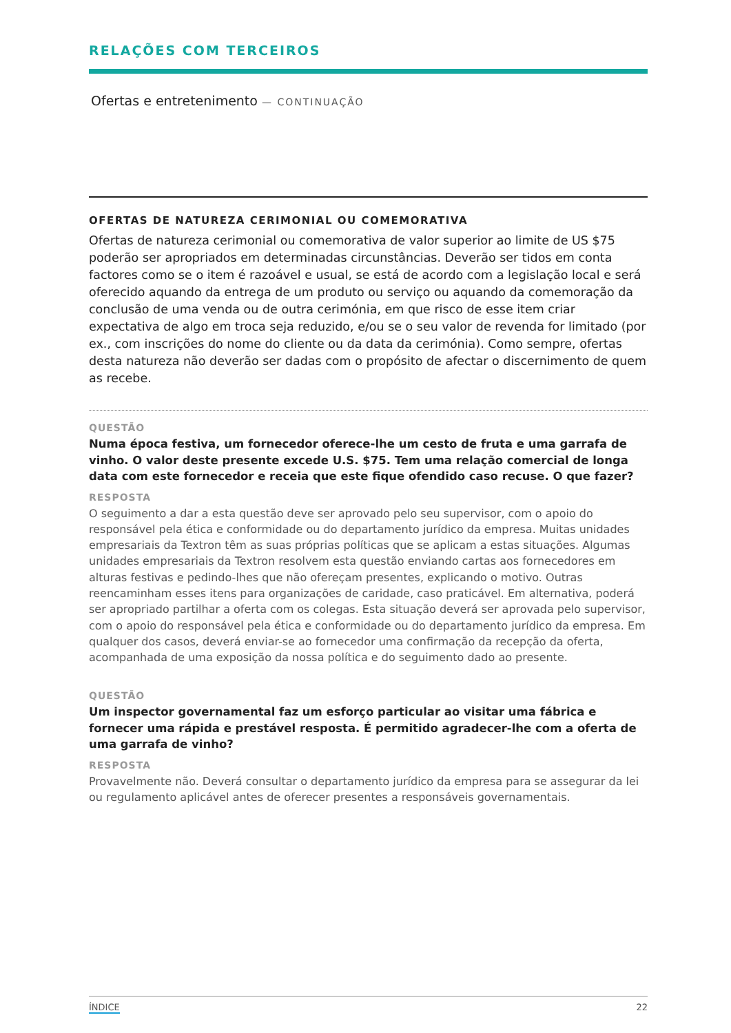RELAÇÕES COM TERCEIROS
Ofertas e entretenimento — CONTINUAÇÃO
OFERTAS DE NATUREZA CERIMONIAL OU COMEMORATIVA
Ofertas de natureza cerimonial ou comemorativa de valor superior ao limite de US $75 poderão ser apropriados em determinadas circunstâncias. Deverão ser tidos em conta factores como se o item é razoável e usual, se está de acordo com a legislação local e será oferecido aquando da entrega de um produto ou serviço ou aquando da comemoração da conclusão de uma venda ou de outra cerimónia, em que risco de esse item criar expectativa de algo em troca seja reduzido, e/ou se o seu valor de revenda for limitado (por ex., com inscrições do nome do cliente ou da data da cerimónia). Como sempre, ofertas desta natureza não deverão ser dadas com o propósito de afectar o discernimento de quem as recebe.
QUESTÃO
Numa época festiva, um fornecedor oferece-lhe um cesto de fruta e uma garrafa de vinho. O valor deste presente excede U.S. $75. Tem uma relação comercial de longa data com este fornecedor e receia que este fique ofendido caso recuse. O que fazer?
RESPOSTA
O seguimento a dar a esta questão deve ser aprovado pelo seu supervisor, com o apoio do responsável pela ética e conformidade ou do departamento jurídico da empresa. Muitas unidades empresariais da Textron têm as suas próprias políticas que se aplicam a estas situações. Algumas unidades empresariais da Textron resolvem esta questão enviando cartas aos fornecedores em alturas festivas e pedindo-lhes que não ofereçam presentes, explicando o motivo. Outras reencaminham esses itens para organizações de caridade, caso praticável. Em alternativa, poderá ser apropriado partilhar a oferta com os colegas. Esta situação deverá ser aprovada pelo supervisor, com o apoio do responsável pela ética e conformidade ou do departamento jurídico da empresa. Em qualquer dos casos, deverá enviar-se ao fornecedor uma confirmação da recepção da oferta, acompanhada de uma exposição da nossa política e do seguimento dado ao presente.
QUESTÃO
Um inspector governamental faz um esforço particular ao visitar uma fábrica e fornecer uma rápida e prestável resposta. É permitido agradecer-lhe com a oferta de uma garrafa de vinho?
RESPOSTA
Provavelmente não. Deverá consultar o departamento jurídico da empresa para se assegurar da lei ou regulamento aplicável antes de oferecer presentes a responsáveis governamentais.
ÍNDICE 22